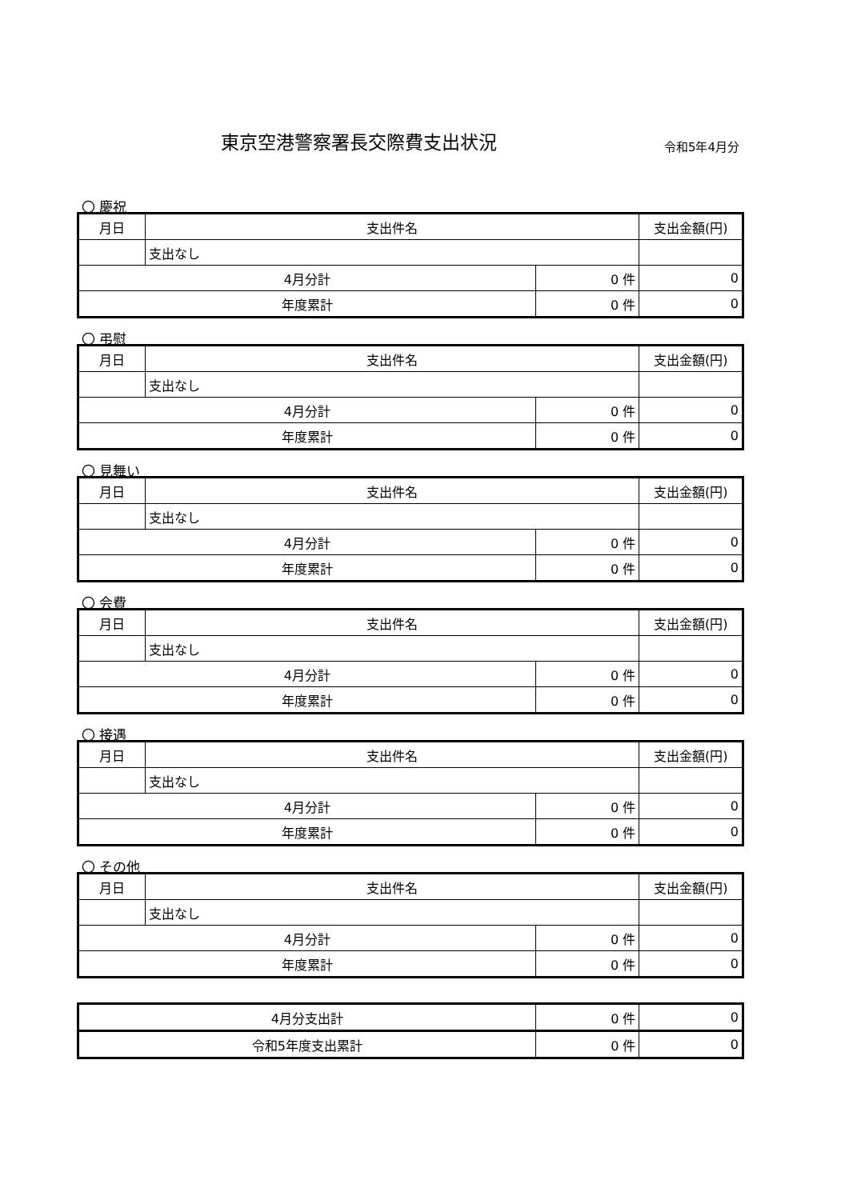東京空港警察署長交際費支出状況
令和5年4月分
〇 慶祝
| 月日 | 支出件名 | | 支出金額(円) |
| --- | --- | --- | --- |
| | 支出なし | | |
| 4月分計 | | 0 件 | 0 |
| 年度累計 | | 0 件 | 0 |
〇 弔慰
| 月日 | 支出件名 | | 支出金額(円) |
| --- | --- | --- | --- |
| | 支出なし | | |
| 4月分計 | | 0 件 | 0 |
| 年度累計 | | 0 件 | 0 |
〇 見舞い
| 月日 | 支出件名 | | 支出金額(円) |
| --- | --- | --- | --- |
| | 支出なし | | |
| 4月分計 | | 0 件 | 0 |
| 年度累計 | | 0 件 | 0 |
〇 会費
| 月日 | 支出件名 | | 支出金額(円) |
| --- | --- | --- | --- |
| | 支出なし | | |
| 4月分計 | | 0 件 | 0 |
| 年度累計 | | 0 件 | 0 |
〇 接遇
| 月日 | 支出件名 | | 支出金額(円) |
| --- | --- | --- | --- |
| | 支出なし | | |
| 4月分計 | | 0 件 | 0 |
| 年度累計 | | 0 件 | 0 |
〇 その他
| 月日 | 支出件名 | | 支出金額(円) |
| --- | --- | --- | --- |
| | 支出なし | | |
| 4月分計 | | 0 件 | 0 |
| 年度累計 | | 0 件 | 0 |
| 4月分支出計 | 0 件 | 0 |
| 令和5年度支出累計 | 0 件 | 0 |